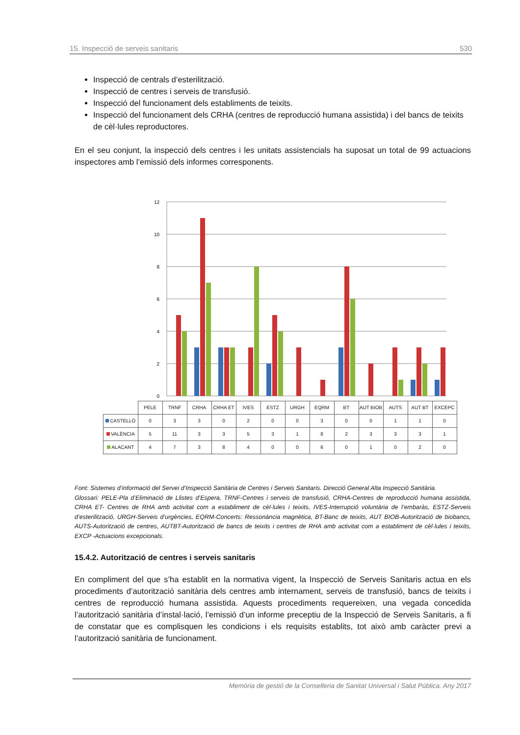15. Inspecció de serveis sanitaris 530
Inspecció de centrals d’esterilització.
Inspecció de centres i serveis de transfusió.
Inspecció del funcionament dels establiments de teixits.
Inspecció del funcionament dels CRHA (centres de reproducció humana assistida) i del bancs de teixits de cèl·lules reproductores.
En el seu conjunt, la inspecció dels centres i les unitats assistencials ha suposat un total de 99 actuacions inspectores amb l’emissió dels informes corresponents.
12
10
8
6
4
2
0
| | PELE | TRNF | CRHA | CRHA ET | IVES | ESTZ | URGH | EQRM | BT | AUT BIOB | AUTS | AUT BT | EXCEPC |
| CASTELLÓ | 0 | 3 | 3 | 0 | 2 | 0 | 0 | 3 | 0 | 0 | 1 | 1 | 0 |
| VALÈNCIA | 5 | 11 | 3 | 3 | 5 | 3 | 1 | 8 | 2 | 3 | 3 | 3 | 1 |
| ALACANT | 4 | 7 | 3 | 8 | 4 | 0 | 0 | 6 | 0 | 1 | 0 | 2 | 0 |
Font: Sistemes d’informació del Servei d’Inspecció Sanitària de Centres i Serveis Sanitaris. Direcció General Alta Inspecció Sanitària.
Glossari: PELE-Pla d’Eliminació de Llistes d’Espera, TRNF-Centres i serveis de transfusió, CRHA-Centres de reproducció humana assistida, CRHA ET- Centres de RHA amb activitat com a establiment de cèl·lules i teixits, IVES-Interrupció voluntària de l’embaràs, ESTZ-Serveis d’esterilització, URGH-Serveis d’urgències, EQRM-Concerts: Ressonància magnètica, BT-Banc de teixits, AUT BIOB-Autorització de biobancs, AUTS-Autorització de centres, AUTBT-Autorització de bancs de teixits i centres de RHA amb activitat com a establiment de cèl·lules i teixits, EXCP -Actuacions excepcionals.
15.4.2. Autorització de centres i serveis sanitaris
En compliment del que s’ha establit en la normativa vigent, la Inspecció de Serveis Sanitaris actua en els procediments d’autorització sanitària dels centres amb internament, serveis de transfusió, bancs de teixits i centres de reproducció humana assistida. Aquests procediments requereixen, una vegada concedida l’autorització sanitària d’instal·lació, l’emissió d’un informe preceptiu de la Inspecció de Serveis Sanitaris, a fi de constatar que es complisquen les condicions i els requisits establits, tot això amb caràcter previ a l’autorització sanitària de funcionament.
Memòria de gestió de la Conselleria de Sanitat Universal i Salut Pública. Any 2017